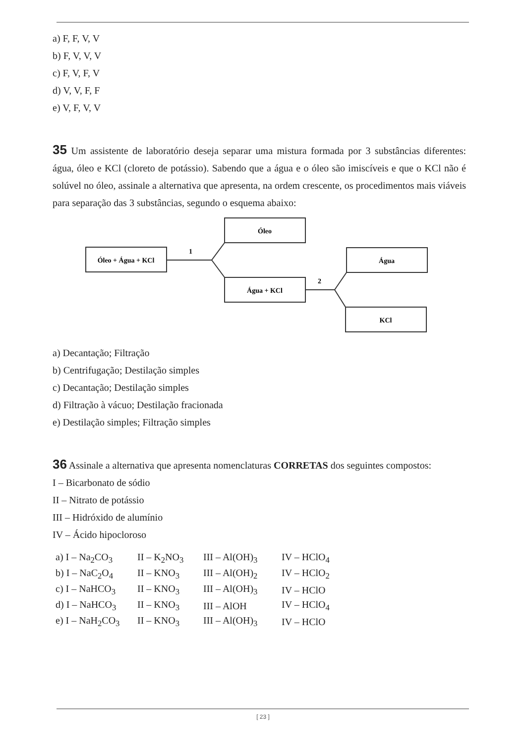a) F, F, V, V
b) F, V, V, V
c) F, V, F, V
d) V, V, F, F
e) V, F, V, V
35 Um assistente de laboratório deseja separar uma mistura formada por 3 substâncias diferentes: água, óleo e KCl (cloreto de potássio). Sabendo que a água e o óleo são imiscíveis e que o KCl não é solúvel no óleo, assinale a alternativa que apresenta, na ordem crescente, os procedimentos mais viáveis para separação das 3 substâncias, segundo o esquema abaixo:
Óleo + Água + KCl
Óleo
Água + KCl
Água
KCl
1
2
a) Decantação; Filtração
b) Centrifugação; Destilação simples
c) Decantação; Destilação simples
d) Filtração à vácuo; Destilação fracionada
e) Destilação simples; Filtração simples
36 Assinale a alternativa que apresenta nomenclaturas CORRETAS dos seguintes compostos:
I – Bicarbonato de sódio
II – Nitrato de potássio
III – Hidróxido de alumínio
IV – Ácido hipocloroso
| a) I – Na<sub>2</sub>CO<sub>3</sub> | II – K<sub>2</sub>NO<sub>3</sub> | III – Al(OH)<sub>3</sub> | IV – HClO<sub>4</sub> |
| b) I – NaC<sub>2</sub>O<sub>4</sub> | II – KNO<sub>3</sub> | III – Al(OH)<sub>2</sub> | IV – HClO<sub>2</sub> |
| c) I – NaHCO<sub>3</sub> | II – KNO<sub>3</sub> | III – Al(OH)<sub>3</sub> | IV – HClO |
| d) I – NaHCO<sub>3</sub> | II – KNO<sub>3</sub> | III – AlOH | IV – HClO<sub>4</sub> |
| e) I – NaH<sub>2</sub>CO<sub>3</sub> | II – KNO<sub>3</sub> | III – Al(OH)<sub>3</sub> | IV – HClO |
[ 23 ]